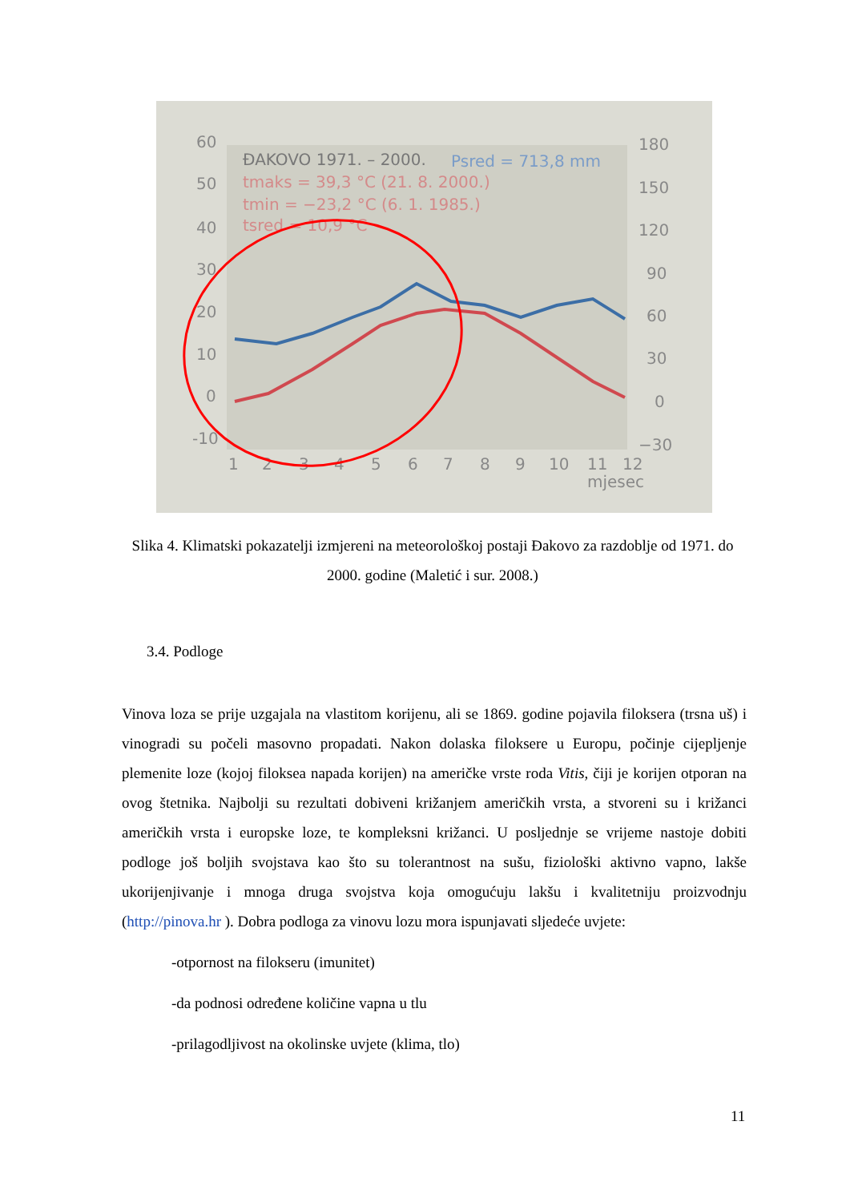60
50
40
30
20
10
0
-10
180
150
120
90
60
30
0
−30
1
2
3
4
5
6
7
8
9
10
11
12
mjesec
ĐAKOVO 1971. – 2000.
Psred = 713,8 mm
tmaks = 39,3 °C (21. 8. 2000.)
tmin = −23,2 °C (6. 1. 1985.)
tsred = 10,9 °C
Slika 4. Klimatski pokazatelji izmjereni na meteorološkoj postaji Đakovo za razdoblje od 1971. do 2000. godine (Maletić i sur. 2008.)
3.4. Podloge
Vinova loza se prije uzgajala na vlastitom korijenu, ali se 1869. godine pojavila filoksera (trsna uš) i vinogradi su počeli masovno propadati. Nakon dolaska filoksere u Europu, počinje cijepljenje plemenite loze (kojoj filoksea napada korijen) na američke vrste roda Vitis, čiji je korijen otporan na ovog štetnika. Najbolji su rezultati dobiveni križanjem američkih vrsta, a stvoreni su i križanci američkih vrsta i europske loze, te kompleksni križanci. U posljednje se vrijeme nastoje dobiti podloge još boljih svojstava kao što su tolerantnost na sušu, fiziološki aktivno vapno, lakše ukorijenjivanje i mnoga druga svojstva koja omogućuju lakšu i kvalitetniju proizvodnju (http://pinova.hr ). Dobra podloga za vinovu lozu mora ispunjavati sljedeće uvjete:
-otpornost na filokseru (imunitet)
-da podnosi određene količine vapna u tlu
-prilagodljivost na okolinske uvjete (klima, tlo)
11